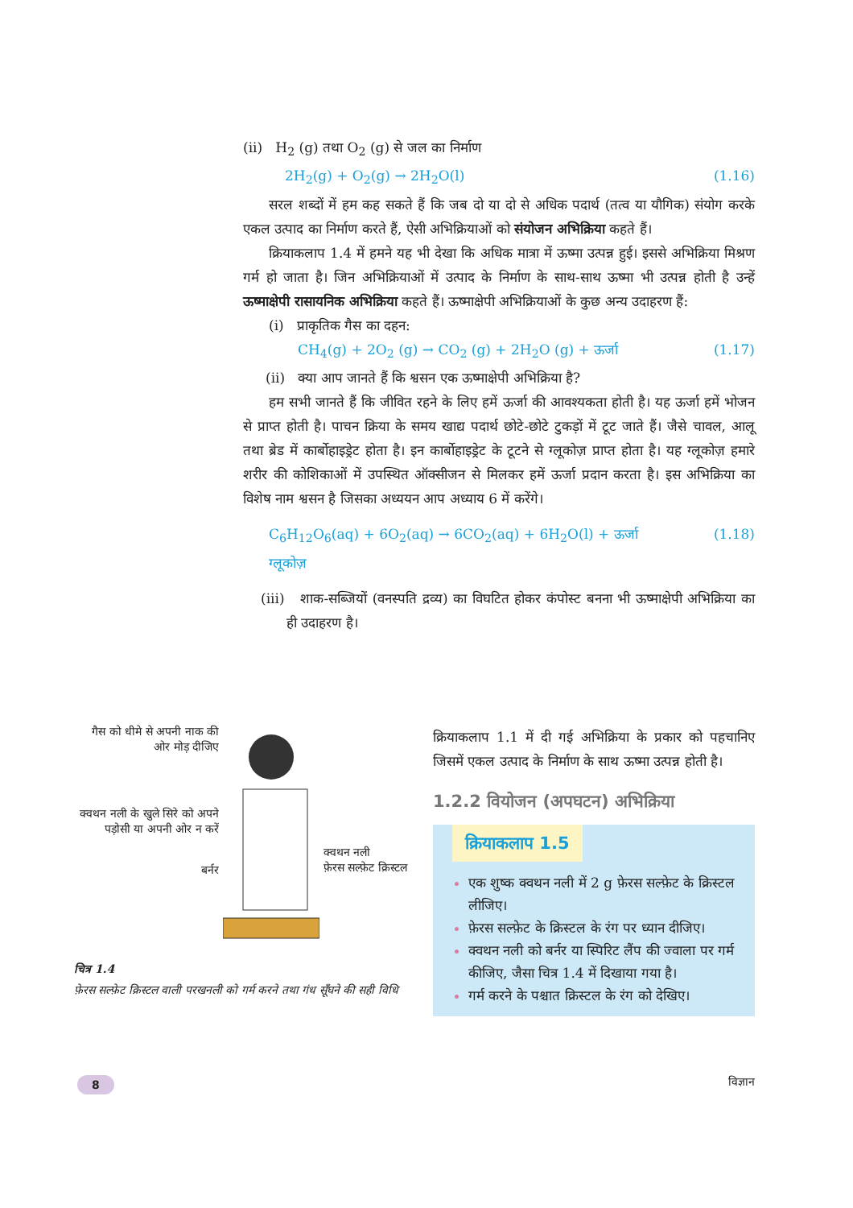(ii) H<sub>2</sub> (g) तथा O<sub>2</sub> (g) से जल का निर्माण
2H<sub>2</sub>(g) + O<sub>2</sub>(g) → 2H<sub>2</sub>O(l) (1.16)
सरल शब्दों में हम कह सकते हैं कि जब दो या दो से अधिक पदार्थ (तत्व या यौगिक) संयोग करके एकल उत्पाद का निर्माण करते हैं, ऐसी अभिक्रियाओं को संयोजन अभिक्रिया कहते हैं।
क्रियाकलाप 1.4 में हमने यह भी देखा कि अधिक मात्रा में ऊष्मा उत्पन्न हुई। इससे अभिक्रिया मिश्रण गर्म हो जाता है। जिन अभिक्रियाओं में उत्पाद के निर्माण के साथ-साथ ऊष्मा भी उत्पन्न होती है उन्हें ऊष्माक्षेपी रासायनिक अभिक्रिया कहते हैं। ऊष्माक्षेपी अभिक्रियाओं के कुछ अन्य उदाहरण हैं:
(i) प्राकृतिक गैस का दहन:
CH<sub>4</sub>(g) + 2O<sub>2</sub> (g) → CO<sub>2</sub> (g) + 2H<sub>2</sub>O (g) + ऊर्जा (1.17)
(ii) क्या आप जानते हैं कि श्वसन एक ऊष्माक्षेपी अभिक्रिया है?
हम सभी जानते हैं कि जीवित रहने के लिए हमें ऊर्जा की आवश्यकता होती है। यह ऊर्जा हमें भोजन से प्राप्त होती है। पाचन क्रिया के समय खाद्य पदार्थ छोटे-छोटे टुकड़ों में टूट जाते हैं। जैसे चावल, आलू तथा ब्रेड में कार्बोहाइड्रेट होता है। इन कार्बोहाइड्रेट के टूटने से ग्लूकोज़ प्राप्त होता है। यह ग्लूकोज़ हमारे शरीर की कोशिकाओं में उपस्थित ऑक्सीजन से मिलकर हमें ऊर्जा प्रदान करता है। इस अभिक्रिया का विशेष नाम श्वसन है जिसका अध्ययन आप अध्याय 6 में करेंगे।
C<sub>6</sub>H<sub>12</sub>O<sub>6</sub>(aq) + 6O<sub>2</sub>(aq) → 6CO<sub>2</sub>(aq) + 6H<sub>2</sub>O(l) + ऊर्जा (1.18)
ग्लूकोज़
(iii) शाक-सब्जियों (वनस्पति द्रव्य) का विघटित होकर कंपोस्ट बनना भी ऊष्माक्षेपी अभिक्रिया का ही उदाहरण है।
गैस को धीमे से अपनी नाक की ओर मोड़ दीजिए
क्वथन नली के खुले सिरे को अपने पड़ोसी या अपनी ओर न करें
बर्नर
क्वथन नली
फ़ेरस सल्फ़ेट क्रिस्टल
चित्र 1.4
फ़ेरस सल्फ़ेट क्रिस्टल वाली परखनली को गर्म करने तथा गंध सूँघने की सही विधि
क्रियाकलाप 1.1 में दी गई अभिक्रिया के प्रकार को पहचानिए जिसमें एकल उत्पाद के निर्माण के साथ ऊष्मा उत्पन्न होती है।
1.2.2 वियोजन (अपघटन) अभिक्रिया
क्रियाकलाप 1.5
एक शुष्क क्वथन नली में 2 g फ़ेरस सल्फ़ेट के क्रिस्टल लीजिए।
फ़ेरस सल्फ़ेट के क्रिस्टल के रंग पर ध्यान दीजिए।
क्वथन नली को बर्नर या स्पिरिट लैंप की ज्वाला पर गर्म कीजिए, जैसा चित्र 1.4 में दिखाया गया है।
गर्म करने के पश्चात क्रिस्टल के रंग को देखिए।
8 विज्ञान